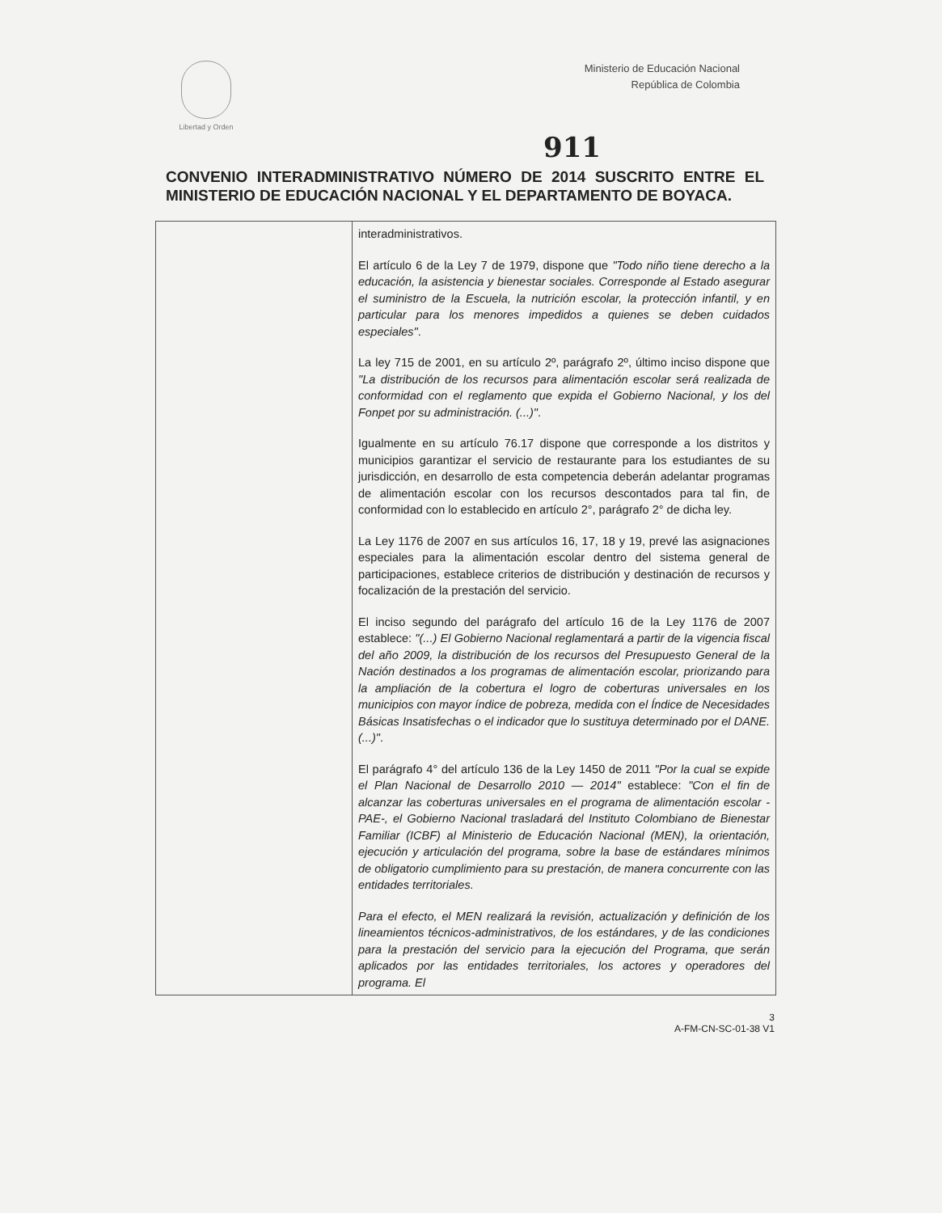Libertad y Orden
Ministerio de Educación Nacional
República de Colombia
911
CONVENIO INTERADMINISTRATIVO NÚMERO DE 2014 SUSCRITO ENTRE EL MINISTERIO DE EDUCACIÓN NACIONAL Y EL DEPARTAMENTO DE BOYACA.
| | interadministrativos. El artículo 6 de la Ley 7 de 1979, dispone que "Todo niño tiene derecho a la educación, la asistencia y bienestar sociales. Corresponde al Estado asegurar el suministro de la Escuela, la nutrición escolar, la protección infantil, y en particular para los menores impedidos a quienes se deben cuidados especiales" . La ley 715 de 2001, en su artículo 2º, parágrafo 2º, último inciso dispone que "La distribución de los recursos para alimentación escolar será realizada de conformidad con el reglamento que expida el Gobierno Nacional, y los del Fonpet por su administración. (...)" . Igualmente en su artículo 76.17 dispone que corresponde a los distritos y municipios garantizar el servicio de restaurante para los estudiantes de su jurisdicción, en desarrollo de esta competencia deberán adelantar programas de alimentación escolar con los recursos descontados para tal fin, de conformidad con lo establecido en artículo 2°, parágrafo 2° de dicha ley. La Ley 1176 de 2007 en sus artículos 16, 17, 18 y 19, prevé las asignaciones especiales para la alimentación escolar dentro del sistema general de participaciones, establece criterios de distribución y destinación de recursos y focalización de la prestación del servicio. El inciso segundo del parágrafo del artículo 16 de la Ley 1176 de 2007 establece: "(...) El Gobierno Nacional reglamentará a partir de la vigencia fiscal del año 2009, la distribución de los recursos del Presupuesto General de la Nación destinados a los programas de alimentación escolar, priorizando para la ampliación de la cobertura el logro de coberturas universales en los municipios con mayor índice de pobreza, medida con el Índice de Necesidades Básicas Insatisfechas o el indicador que lo sustituya determinado por el DANE. (...)" . El parágrafo 4° del artículo 136 de la Ley 1450 de 2011 "Por la cual se expide el Plan Nacional de Desarrollo 2010 — 2014" establece: "Con el fin de alcanzar las coberturas universales en el programa de alimentación escolar -PAE-, el Gobierno Nacional trasladará del Instituto Colombiano de Bienestar Familiar (ICBF) al Ministerio de Educación Nacional (MEN), la orientación, ejecución y articulación del programa, sobre la base de estándares mínimos de obligatorio cumplimiento para su prestación, de manera concurrente con las entidades territoriales. Para el efecto, el MEN realizará la revisión, actualización y definición de los lineamientos técnicos-administrativos, de los estándares, y de las condiciones para la prestación del servicio para la ejecución del Programa, que serán aplicados por las entidades territoriales, los actores y operadores del programa. El |
3
A-FM-CN-SC-01-38 V1